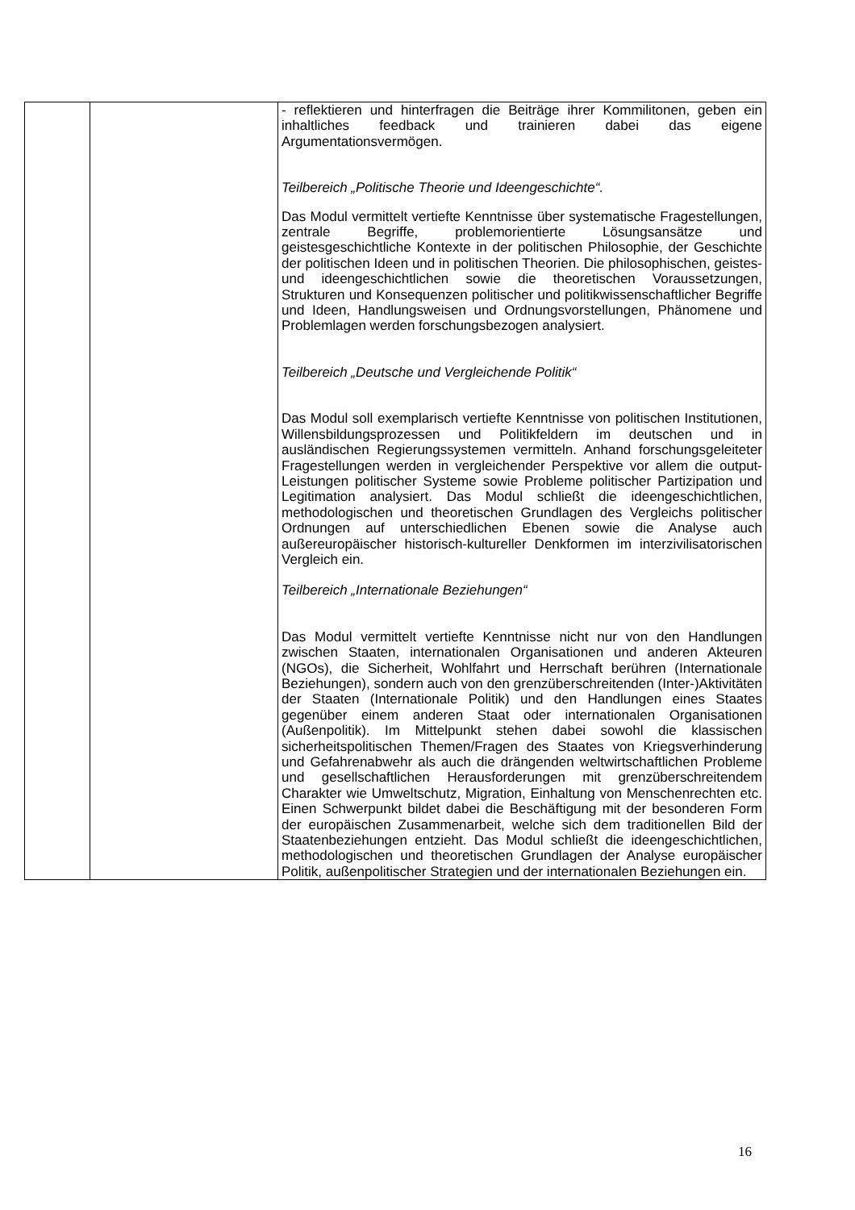| | | - reflektieren und hinterfragen die Beiträge ihrer Kommilitonen, geben ein inhaltliches feedback und trainieren dabei das eigene Argumentationsvermögen. Teilbereich „Politische Theorie und Ideengeschichte“. Das Modul vermittelt vertiefte Kenntnisse über systematische Fragestellungen, zentrale Begriffe, problemorientierte Lösungsansätze und geistesgeschichtliche Kontexte in der politischen Philosophie, der Geschichte der politischen Ideen und in politischen Theorien. Die philosophischen, geistes- und ideengeschichtlichen sowie die theoretischen Voraussetzungen, Strukturen und Konsequenzen politischer und politikwissenschaftlicher Begriffe und Ideen, Handlungsweisen und Ordnungsvorstellungen, Phänomene und Problemlagen werden forschungsbezogen analysiert. Teilbereich „Deutsche und Vergleichende Politik“ Das Modul soll exemplarisch vertiefte Kenntnisse von politischen Institutionen, Willensbildungsprozessen und Politikfeldern im deutschen und in ausländischen Regierungssystemen vermitteln. Anhand forschungsgeleiteter Fragestellungen werden in vergleichender Perspektive vor allem die output-Leistungen politischer Systeme sowie Probleme politischer Partizipation und Legitimation analysiert. Das Modul schließt die ideengeschichtlichen, methodologischen und theoretischen Grundlagen des Vergleichs politischer Ordnungen auf unterschiedlichen Ebenen sowie die Analyse auch außereuropäischer historisch-kultureller Denkformen im interzivilisatorischen Vergleich ein. Teilbereich „Internationale Beziehungen“ Das Modul vermittelt vertiefte Kenntnisse nicht nur von den Handlungen zwischen Staaten, internationalen Organisationen und anderen Akteuren (NGOs), die Sicherheit, Wohlfahrt und Herrschaft berühren (Internationale Beziehungen), sondern auch von den grenzüberschreitenden (Inter-)Aktivitäten der Staaten (Internationale Politik) und den Handlungen eines Staates gegenüber einem anderen Staat oder internationalen Organisationen (Außenpolitik). Im Mittelpunkt stehen dabei sowohl die klassischen sicherheitspolitischen Themen/Fragen des Staates von Kriegsverhinderung und Gefahrenabwehr als auch die drängenden weltwirtschaftlichen Probleme und gesellschaftlichen Herausforderungen mit grenzüberschreitendem Charakter wie Umweltschutz, Migration, Einhaltung von Menschenrechten etc. Einen Schwerpunkt bildet dabei die Beschäftigung mit der besonderen Form der europäischen Zusammenarbeit, welche sich dem traditionellen Bild der Staatenbeziehungen entzieht. Das Modul schließt die ideengeschichtlichen, methodologischen und theoretischen Grundlagen der Analyse europäischer Politik, außenpolitischer Strategien und der internationalen Beziehungen ein. |
16